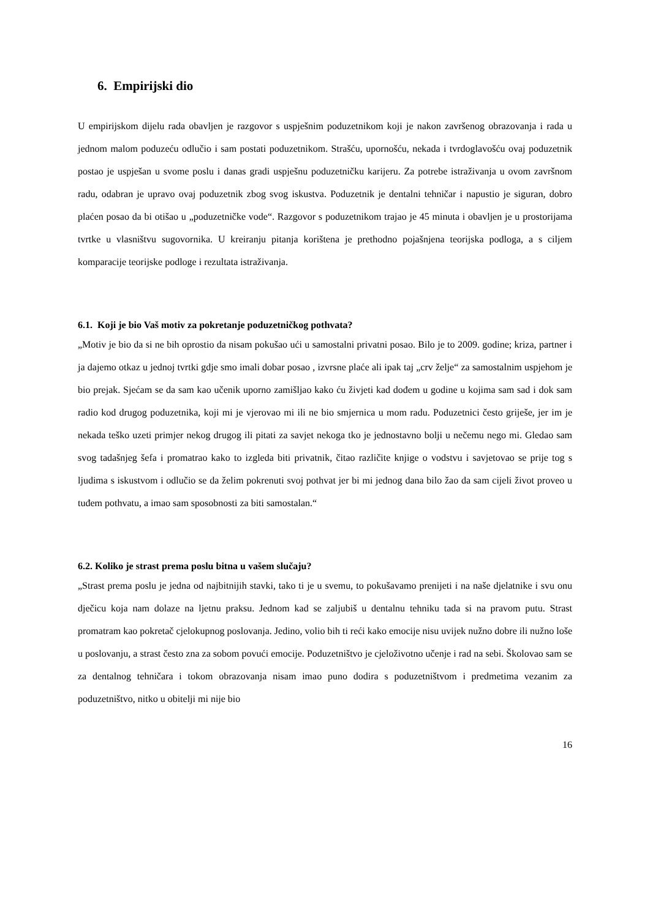6. Empirijski dio
U empirijskom dijelu rada obavljen je razgovor s uspješnim poduzetnikom koji je nakon završenog obrazovanja i rada u jednom malom poduzeću odlučio i sam postati poduzetnikom. Strašću, upornošću, nekada i tvrdoglavošću ovaj poduzetnik postao je uspješan u svome poslu i danas gradi uspješnu poduzetničku karijeru. Za potrebe istraživanja u ovom završnom radu, odabran je upravo ovaj poduzetnik zbog svog iskustva. Poduzetnik je dentalni tehničar i napustio je siguran, dobro plaćen posao da bi otišao u „poduzetničke vode“. Razgovor s poduzetnikom trajao je 45 minuta i obavljen je u prostorijama tvrtke u vlasništvu sugovornika. U kreiranju pitanja korištena je prethodno pojašnjena teorijska podloga, a s ciljem komparacije teorijske podloge i rezultata istraživanja.
6.1. Koji je bio Vaš motiv za pokretanje poduzetničkog pothvata?
„Motiv je bio da si ne bih oprostio da nisam pokušao ući u samostalni privatni posao. Bilo je to 2009. godine; kriza, partner i ja dajemo otkaz u jednoj tvrtki gdje smo imali dobar posao , izvrsne plaće ali ipak taj „crv želje“ za samostalnim uspjehom je bio prejak. Sjećam se da sam kao učenik uporno zamišljao kako ću živjeti kad dođem u godine u kojima sam sad i dok sam radio kod drugog poduzetnika, koji mi je vjerovao mi ili ne bio smjernica u mom radu. Poduzetnici često griješe, jer im je nekada teško uzeti primjer nekog drugog ili pitati za savjet nekoga tko je jednostavno bolji u nečemu nego mi. Gledao sam svog tadašnjeg šefa i promatrao kako to izgleda biti privatnik, čitao različite knjige o vodstvu i savjetovao se prije tog s ljudima s iskustvom i odlučio se da želim pokrenuti svoj pothvat jer bi mi jednog dana bilo žao da sam cijeli život proveo u tuđem pothvatu, a imao sam sposobnosti za biti samostalan.“
6.2. Koliko je strast prema poslu bitna u vašem slučaju?
„Strast prema poslu je jedna od najbitnijih stavki, tako ti je u svemu, to pokušavamo prenijeti i na naše djelatnike i svu onu dječicu koja nam dolaze na ljetnu praksu. Jednom kad se zaljubiš u dentalnu tehniku tada si na pravom putu. Strast promatram kao pokretač cjelokupnog poslovanja. Jedino, volio bih ti reći kako emocije nisu uvijek nužno dobre ili nužno loše u poslovanju, a strast često zna za sobom povući emocije. Poduzetništvo je cjeloživotno učenje i rad na sebi. Školovao sam se za dentalnog tehničara i tokom obrazovanja nisam imao puno dodira s poduzetništvom i predmetima vezanim za poduzetništvo, nitko u obitelji mi nije bio
16